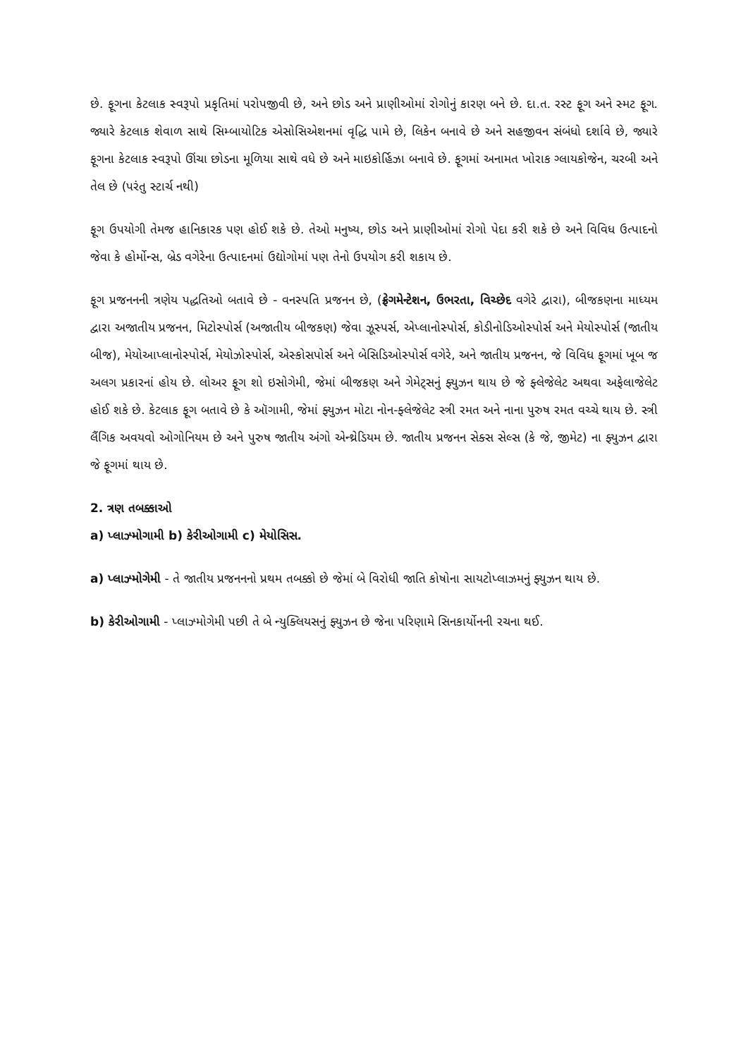છે. ફૂગના કેટલાક સ્વરૂપો પ્રકૃતિમાં પરોપજીવી છે, અને છોડ અને પ્રાણીઓમાં રોગોનું કારણ બને છે. દા.ત. રસ્ટ ફૂગ અને સ્મટ ફૂગ. જ્યારે કેટલાક શેવાળ સાથે સિમ્બાયોટિક એસોસિએશનમાં વૃદ્ધિ પામે છે, લિકેન બનાવે છે અને સહજીવન સંબંધો દર્શાવે છે, જ્યારે ફૂગના કેટલાક સ્વરૂપો ઊંચા છોડના મૂળિયા સાથે વધે છે અને માઇકોર્હિઝા બનાવે છે. ફૂગમાં અનામત ખોરાક ગ્લાયકોજેન, ચરબી અને તેલ છે (પરંતુ સ્ટાર્ચ નથી)
ફૂગ ઉપયોગી તેમજ હાનિકારક પણ હોઈ શકે છે. તેઓ મનુષ્ય, છોડ અને પ્રાણીઓમાં રોગો પેદા કરી શકે છે અને વિવિધ ઉત્પાદનો જેવા કે હોર્મોન્સ, બ્રેડ વગેરેના ઉત્પાદનમાં ઉદ્યોગોમાં પણ તેનો ઉપયોગ કરી શકાય છે.
ફૂગ પ્રજનનની ત્રણેય પદ્ધતિઓ બતાવે છે - વનસ્પતિ પ્રજનન છે, (ફ્રેગમેન્ટેશન, ઉભરતા, વિચ્છેદ વગેરે દ્વારા), બીજકણના માધ્યમ દ્વારા અજાતીય પ્રજનન, મિટોસ્પોર્સ (અજાતીય બીજકણ) જેવા ઝૂસ્પર્સ, એપ્લાનોસ્પોર્સ, કોડીનોડિઓસ્પોર્સ અને મેયોસ્પોર્સ (જાતીય બીજ), મેયોઆપ્લાનોસ્પોર્સ, મેયોઝોસ્પોર્સ, એસ્કોસપોર્સ અને બેસિડિઓસ્પોર્સ વગેરે, અને જાતીય પ્રજનન, જે વિવિધ ફૂગમાં ખૂબ જ અલગ પ્રકારનાં હોય છે. લોઅર ફૂગ શો ઇસોગેમી, જેમાં બીજકણ અને ગેમેટ્સનું ફ્યુઝન થાય છે જે ફ્લેજેલેટ અથવા અફેલાજેલેટ હોઈ શકે છે. કેટલાક ફૂગ બતાવે છે કે ઑગામી, જેમાં ફ્યુઝન મોટા નોન-ફ્લેજેલેટ સ્ત્રી રમત અને નાના પુરુષ રમત વચ્ચે થાય છે. સ્ત્રી લૈંગિક અવયવો ઓગોનિયમ છે અને પુરુષ જાતીય અંગો એન્થ્રેડિયમ છે. જાતીય પ્રજનન સેક્સ સેલ્સ (કે જે, જીમેટ) ના ફ્યુઝન દ્વારા જે ફૂગમાં થાય છે.
2. ત્રણ તબક્કાઓ
a) પ્લાઝ્મોગામી b) કેરીઓગામી c) મેયોસિસ.
a) પ્લાઝ્મોગેમી - તે જાતીય પ્રજનનનો પ્રથમ તબક્કો છે જેમાં બે વિરોધી જાતિ કોષોના સાયટોપ્લાઝમનું ફ્યુઝન થાય છે.
b) કેરીઓગામી - પ્લાઝ્મોગેમી પછી તે બે ન્યુક્લિયસનું ફ્યુઝન છે જેના પરિણામે સિનકાર્યોનની રચના થઈ.